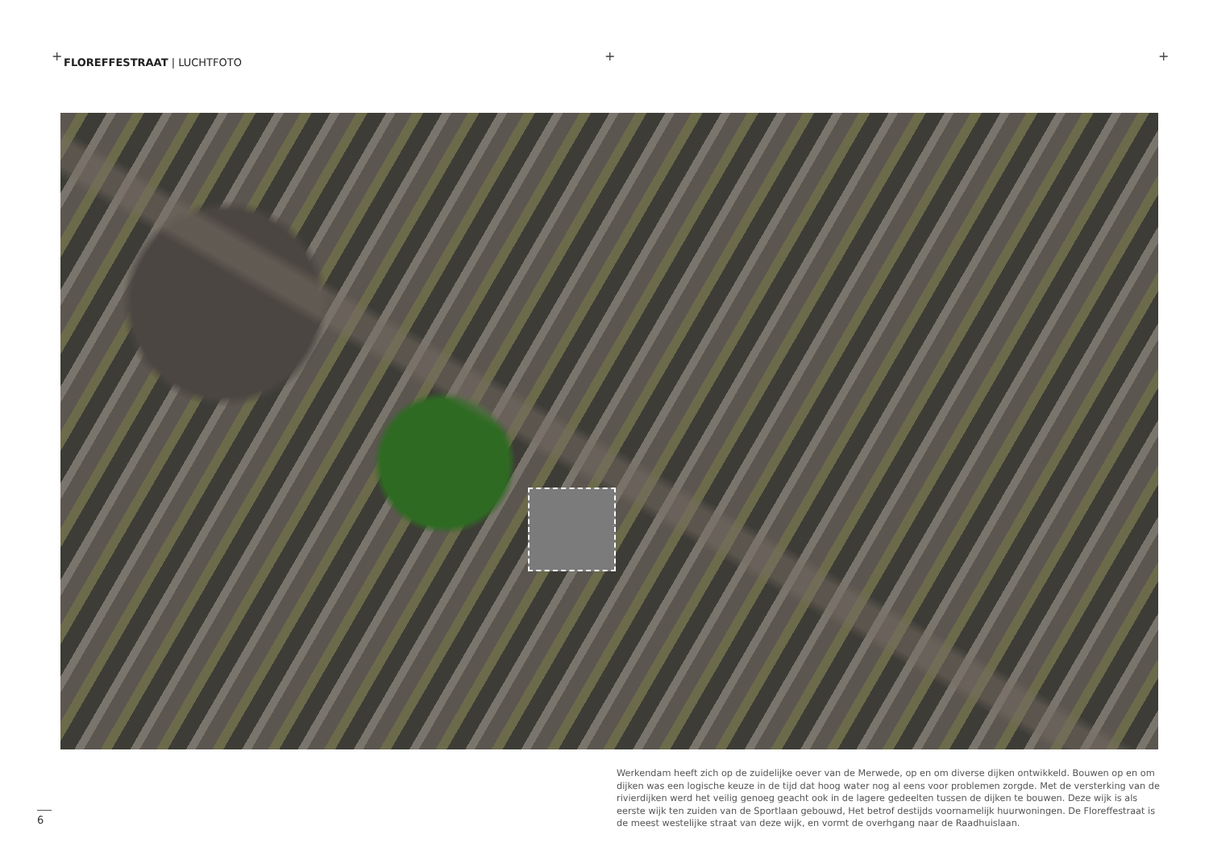+ + +
FLOREFFESTRAAT | LUCHTFOTO
Werkendam heeft zich op de zuidelijke oever van de Merwede, op en om diverse dijken ontwikkeld. Bouwen op en om dijken was een logische keuze in de tijd dat hoog water nog al eens voor problemen zorgde. Met de versterking van de rivierdijken werd het veilig genoeg geacht ook in de lagere gedeelten tussen de dijken te bouwen. Deze wijk is als eerste wijk ten zuiden van de Sportlaan gebouwd, Het betrof destijds voornamelijk huurwoningen. De Floreffestraat is de meest westelijke straat van deze wijk, en vormt de overhgang naar de Raadhuislaan.
6